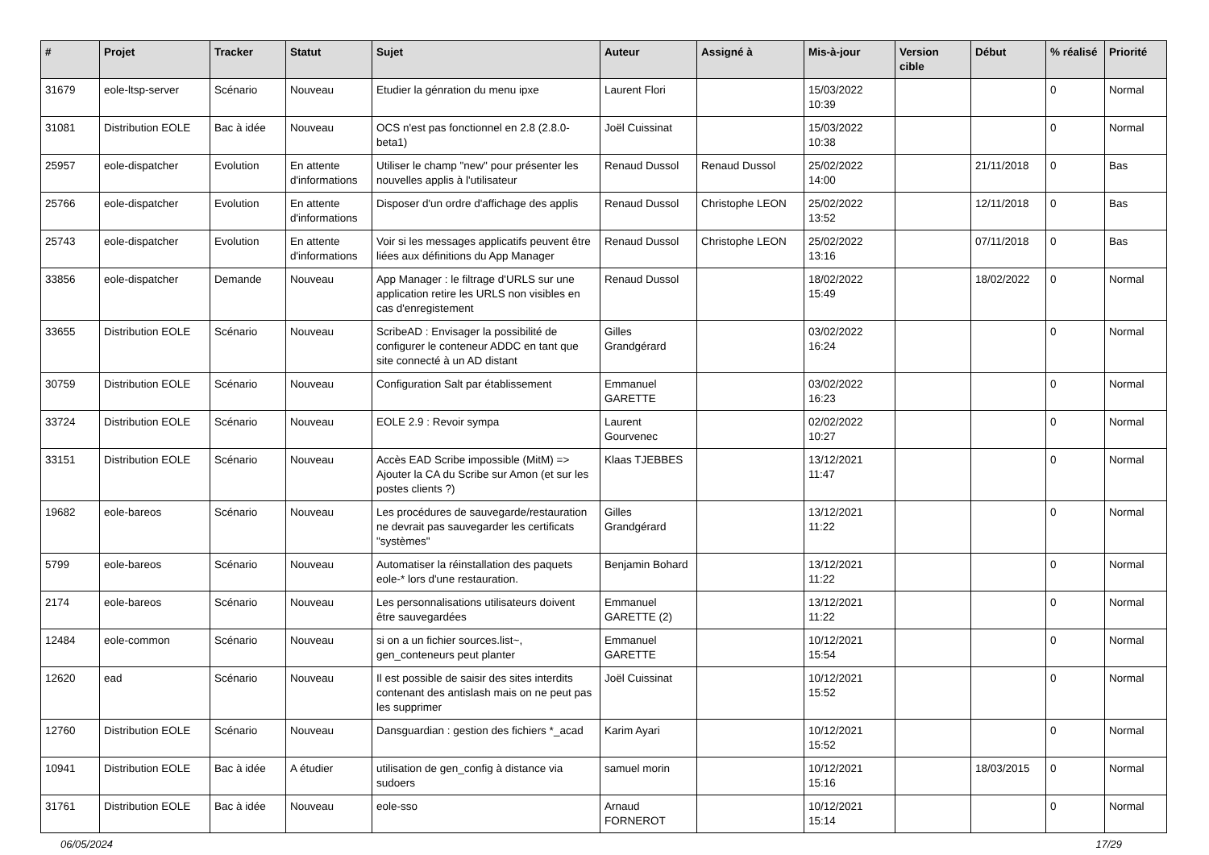| # | Projet | Tracker | Statut | Sujet | Auteur | Assigné à | Mis-à-jour | Version cible | Début | % réalisé | Priorité |
| --- | --- | --- | --- | --- | --- | --- | --- | --- | --- | --- | --- |
| 31679 | eole-ltsp-server | Scénario | Nouveau | Etudier la génration du menu ipxe | Laurent Flori | | 15/03/2022 10:39 | | | 0 | Normal |
| 31081 | Distribution EOLE | Bac à idée | Nouveau | OCS n'est pas fonctionnel en 2.8 (2.8.0-beta1) | Joël Cuissinat | | 15/03/2022 10:38 | | | 0 | Normal |
| 25957 | eole-dispatcher | Evolution | En attente d'informations | Utiliser le champ "new" pour présenter les nouvelles applis à l'utilisateur | Renaud Dussol | Renaud Dussol | 25/02/2022 14:00 | | 21/11/2018 | 0 | Bas |
| 25766 | eole-dispatcher | Evolution | En attente d'informations | Disposer d'un ordre d'affichage des applis | Renaud Dussol | Christophe LEON | 25/02/2022 13:52 | | 12/11/2018 | 0 | Bas |
| 25743 | eole-dispatcher | Evolution | En attente d'informations | Voir si les messages applicatifs peuvent être liées aux définitions du App Manager | Renaud Dussol | Christophe LEON | 25/02/2022 13:16 | | 07/11/2018 | 0 | Bas |
| 33856 | eole-dispatcher | Demande | Nouveau | App Manager : le filtrage d'URLS sur une application retire les URLS non visibles en cas d'enregistement | Renaud Dussol | | 18/02/2022 15:49 | | 18/02/2022 | 0 | Normal |
| 33655 | Distribution EOLE | Scénario | Nouveau | ScribeAD : Envisager la possibilité de configurer le conteneur ADDC en tant que site connecté à un AD distant | Gilles Grandgérard | | 03/02/2022 16:24 | | | 0 | Normal |
| 30759 | Distribution EOLE | Scénario | Nouveau | Configuration Salt par établissement | Emmanuel GARETTE | | 03/02/2022 16:23 | | | 0 | Normal |
| 33724 | Distribution EOLE | Scénario | Nouveau | EOLE 2.9 : Revoir sympa | Laurent Gourvenec | | 02/02/2022 10:27 | | | 0 | Normal |
| 33151 | Distribution EOLE | Scénario | Nouveau | Accès EAD Scribe impossible (MitM) => Ajouter la CA du Scribe sur Amon (et sur les postes clients ?) | Klaas TJEBBES | | 13/12/2021 11:47 | | | 0 | Normal |
| 19682 | eole-bareos | Scénario | Nouveau | Les procédures de sauvegarde/restauration ne devrait pas sauvegarder les certificats "systèmes" | Gilles Grandgérard | | 13/12/2021 11:22 | | | 0 | Normal |
| 5799 | eole-bareos | Scénario | Nouveau | Automatiser la réinstallation des paquets eole-* lors d'une restauration. | Benjamin Bohard | | 13/12/2021 11:22 | | | 0 | Normal |
| 2174 | eole-bareos | Scénario | Nouveau | Les personnalisations utilisateurs doivent être sauvegardées | Emmanuel GARETTE (2) | | 13/12/2021 11:22 | | | 0 | Normal |
| 12484 | eole-common | Scénario | Nouveau | si on a un fichier sources.list~, gen_conteneurs peut planter | Emmanuel GARETTE | | 10/12/2021 15:54 | | | 0 | Normal |
| 12620 | ead | Scénario | Nouveau | Il est possible de saisir des sites interdits contenant des antislash mais on ne peut pas les supprimer | Joël Cuissinat | | 10/12/2021 15:52 | | | 0 | Normal |
| 12760 | Distribution EOLE | Scénario | Nouveau | Dansguardian : gestion des fichiers *_acad | Karim Ayari | | 10/12/2021 15:52 | | | 0 | Normal |
| 10941 | Distribution EOLE | Bac à idée | A étudier | utilisation de gen_config à distance via sudoers | samuel morin | | 10/12/2021 15:16 | | 18/03/2015 | 0 | Normal |
| 31761 | Distribution EOLE | Bac à idée | Nouveau | eole-sso | Arnaud FORNEROT | | 10/12/2021 15:14 | | | 0 | Normal |
06/05/2024 17/29